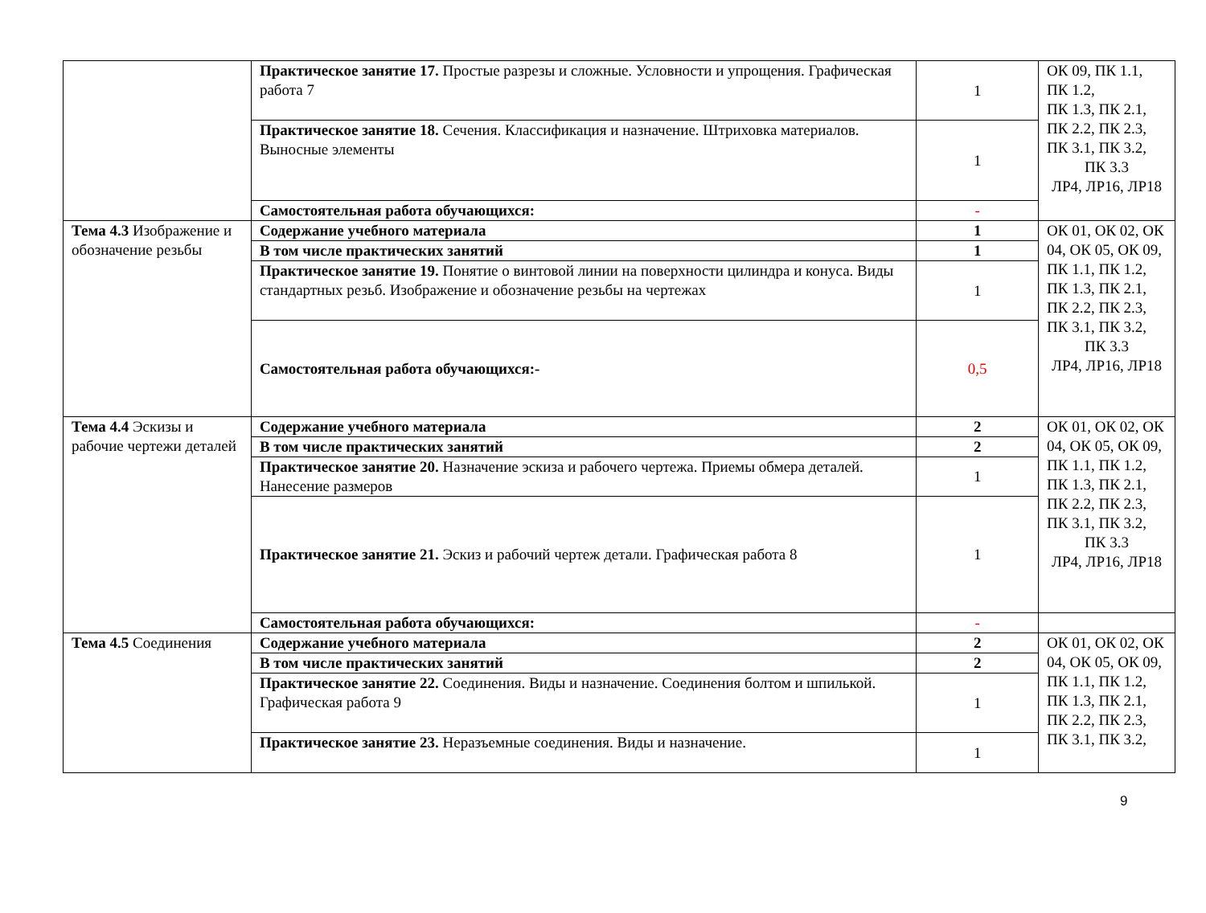| | Практическое занятие 17. Простые разрезы и сложные. Условности и упрощения. Графическая работа 7 | 1 | ОК 09, ПК 1.1, ПК 1.2, ПК 1.3, ПК 2.1, ПК 2.2, ПК 2.3, ПК 3.1, ПК 3.2, ПК 3.3 ЛР4, ЛР16, ЛР18 |
| | Практическое занятие 18. Сечения. Классификация и назначение. Штриховка материалов. Выносные элементы | 1 | |
| | Самостоятельная работа обучающихся: | - | |
| Тема 4.3 Изображение и обозначение резьбы | Содержание учебного материала | 1 | ОК 01, ОК 02, ОК 04, ОК 05, ОК 09, ПК 1.1, ПК 1.2, ПК 1.3, ПК 2.1, ПК 2.2, ПК 2.3, ПК 3.1, ПК 3.2, ПК 3.3 ЛР4, ЛР16, ЛР18 |
| | В том числе практических занятий | 1 | |
| | Практическое занятие 19. Понятие о винтовой линии на поверхности цилиндра и конуса. Виды стандартных резьб. Изображение и обозначение резьбы на чертежах | 1 | |
| | Самостоятельная работа обучающихся:- | 0,5 | |
| Тема 4.4 Эскизы и рабочие чертежи деталей | Содержание учебного материала | 2 | ОК 01, ОК 02, ОК 04, ОК 05, ОК 09, ПК 1.1, ПК 1.2, ПК 1.3, ПК 2.1, ПК 2.2, ПК 2.3, ПК 3.1, ПК 3.2, ПК 3.3 ЛР4, ЛР16, ЛР18 |
| | В том числе практических занятий | 2 | |
| | Практическое занятие 20. Назначение эскиза и рабочего чертежа. Приемы обмера деталей. Нанесение размеров | 1 | |
| | Практическое занятие 21. Эскиз и рабочий чертеж детали. Графическая работа 8 | 1 | |
| | Самостоятельная работа обучающихся: | - | |
| Тема 4.5 Соединения | Содержание учебного материала | 2 | ОК 01, ОК 02, ОК 04, ОК 05, ОК 09, ПК 1.1, ПК 1.2, ПК 1.3, ПК 2.1, ПК 2.2, ПК 2.3, ПК 3.1, ПК 3.2, |
| | В том числе практических занятий | 2 | |
| | Практическое занятие 22. Соединения. Виды и назначение. Соединения болтом и шпилькой. Графическая работа 9 | 1 | |
| | Практическое занятие 23. Неразъемные соединения. Виды и назначение. | 1 | |
9